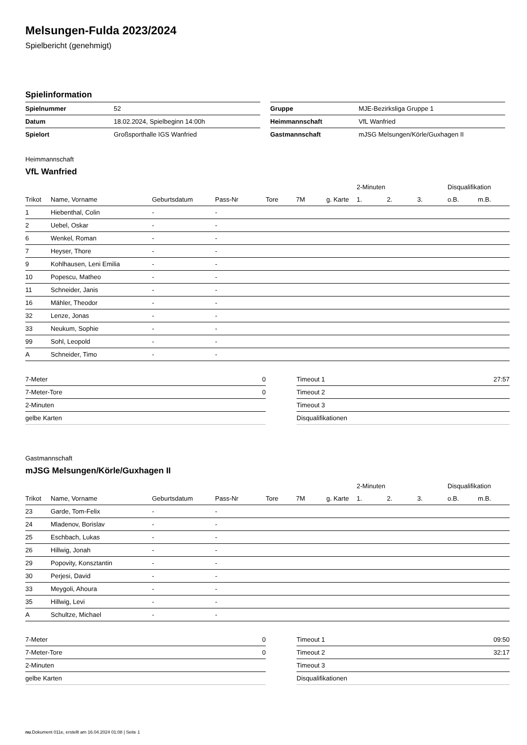Melsungen-Fulda 2023/2024
Spielbericht (genehmigt)
Spielinformation
| Spielnummer | 52 |
| Datum | 18.02.2024, Spielbeginn 14:00h |
| Spielort | Großsporthalle IGS Wanfried |
| Gruppe | MJE-Bezirksliga Gruppe 1 |
| Heimmannschaft | VfL Wanfried |
| Gastmannschaft | mJSG Melsungen/Körle/Guxhagen II |
Heimmannschaft
VfL Wanfried
| | | | | | | | 2-Minuten | | | Disqualifikation | |
| --- | --- | --- | --- | --- | --- | --- | --- | --- | --- | --- | --- |
| Trikot | Name, Vorname | Geburtsdatum | Pass-Nr | Tore | 7M | g. Karte | 1. | 2. | 3. | o.B. | m.B. |
| 1 | Hiebenthal, Colin | - | - | | | | | | | | |
| 2 | Uebel, Oskar | - | - | | | | | | | | |
| 6 | Wenkel, Roman | - | - | | | | | | | | |
| 7 | Heyser, Thore | - | - | | | | | | | | |
| 9 | Kohlhausen, Leni Emilia | - | - | | | | | | | | |
| 10 | Popescu, Matheo | - | - | | | | | | | | |
| 11 | Schneider, Janis | - | - | | | | | | | | |
| 16 | Mähler, Theodor | - | - | | | | | | | | |
| 32 | Lenze, Jonas | - | - | | | | | | | | |
| 33 | Neukum, Sophie | - | - | | | | | | | | |
| 99 | Sohl, Leopold | - | - | | | | | | | | |
| A | Schneider, Timo | - | - | | | | | | | | |
| 7-Meter | 0 |
| 7-Meter-Tore | 0 |
| 2-Minuten | |
| gelbe Karten | |
| Timeout 1 | 27:57 |
| Timeout 2 | |
| Timeout 3 | |
| Disqualifikationen | |
Gastmannschaft
mJSG Melsungen/Körle/Guxhagen II
| | | | | | | | 2-Minuten | | | Disqualifikation | |
| --- | --- | --- | --- | --- | --- | --- | --- | --- | --- | --- | --- |
| Trikot | Name, Vorname | Geburtsdatum | Pass-Nr | Tore | 7M | g. Karte | 1. | 2. | 3. | o.B. | m.B. |
| 23 | Garde, Tom-Felix | - | - | | | | | | | | |
| 24 | Mladenov, Borislav | - | - | | | | | | | | |
| 25 | Eschbach, Lukas | - | - | | | | | | | | |
| 26 | Hillwig, Jonah | - | - | | | | | | | | |
| 29 | Popovity, Konsztantin | - | - | | | | | | | | |
| 30 | Perjesi, David | - | - | | | | | | | | |
| 33 | Meygoli, Ahoura | - | - | | | | | | | | |
| 35 | Hillwig, Levi | - | - | | | | | | | | |
| A | Schultze, Michael | - | - | | | | | | | | |
| 7-Meter | 0 |
| 7-Meter-Tore | 0 |
| 2-Minuten | |
| gelbe Karten | |
| Timeout 1 | 09:50 |
| Timeout 2 | 32:17 |
| Timeout 3 | |
| Disqualifikationen | |
nu.Dokument 011e, erstellt am 16.04.2024 01:08 | Seite 1